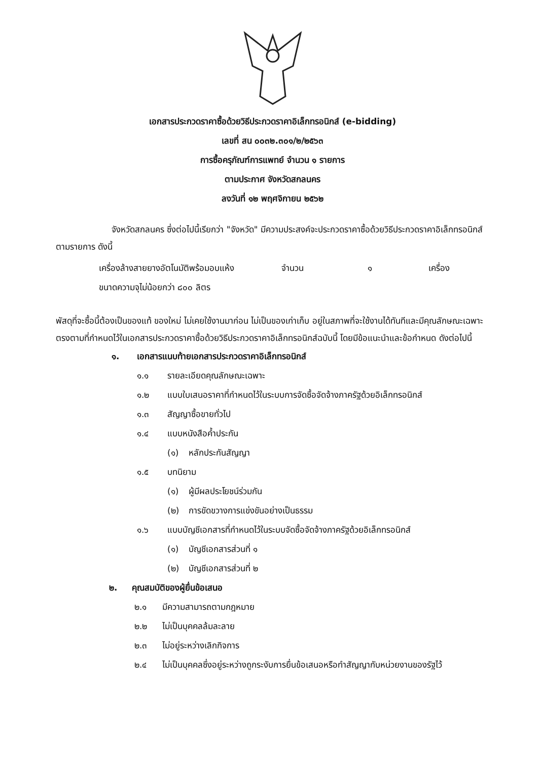เอกสารประกวดราคาซื้อด้วยวิธีประกวดราคาอิเล็กทรอนิกส์ (e-bidding)
เลขที่ สน ๐๐๓๒.๓๐๑/๒/๒๕๖๓
การซื้อครุภัณฑ์การแพทย์ จำนวน ๑ รายการ
ตามประกาศ จังหวัดสกลนคร
ลงวันที่ ๑๒ พฤศจิกายน ๒๕๖๒
จังหวัดสกลนคร ซึ่งต่อไปนี้เรียกว่า "จังหวัด" มีความประสงค์จะประกวดราคาซื้อด้วยวิธีประกวดราคาอิเล็กทรอนิกส์ ตามรายการ ดังนี้
เครื่องล้างสายยางอัตโนมัติพร้อมอบแห้ง ขนาดความจุไม่น้อยกว่า ๘๐๐ ลิตร จำนวน ๑ เครื่อง
พัสดุที่จะซื้อนี้ต้องเป็นของแท้ ของใหม่ ไม่เคยใช้งานมาก่อน ไม่เป็นของเก่าเก็บ อยู่ในสภาพที่จะใช้งานได้ทันทีและมีคุณลักษณะเฉพาะตรงตามที่กำหนดไว้ในเอกสารประกวดราคาซื้อด้วยวิธีประกวดราคาอิเล็กทรอนิกส์ฉบับนี้ โดยมีข้อแนะนำและข้อกำหนด ดังต่อไปนี้
๑. เอกสารแนบท้ายเอกสารประกวดราคาอิเล็กทรอนิกส์
๑.๑ รายละเอียดคุณลักษณะเฉพาะ
๑.๒ แบบใบเสนอราคาที่กำหนดไว้ในระบบการจัดซื้อจัดจ้างภาครัฐด้วยอิเล็กทรอนิกส์
๑.๓ สัญญาซื้อขายทั่วไป
๑.๔ แบบหนังสือค้ำประกัน
(๑) หลักประกันสัญญา
๑.๕ บทนิยาม
(๑) ผู้มีผลประโยชน์ร่วมกัน
(๒) การขัดขวางการแข่งขันอย่างเป็นธรรม
๑.๖ แบบบัญชีเอกสารที่กำหนดไว้ในระบบจัดซื้อจัดจ้างภาครัฐด้วยอิเล็กทรอนิกส์
(๑) บัญชีเอกสารส่วนที่ ๑
(๒) บัญชีเอกสารส่วนที่ ๒
๒. คุณสมบัติของผู้ยื่นข้อเสนอ
๒.๑ มีความสามารถตามกฎหมาย
๒.๒ ไม่เป็นบุคคลล้มละลาย
๒.๓ ไม่อยู่ระหว่างเลิกกิจการ
๒.๔ ไม่เป็นบุคคลซึ่งอยู่ระหว่างถูกระงับการยื่นข้อเสนอหรือทำสัญญากับหน่วยงานของรัฐไว้